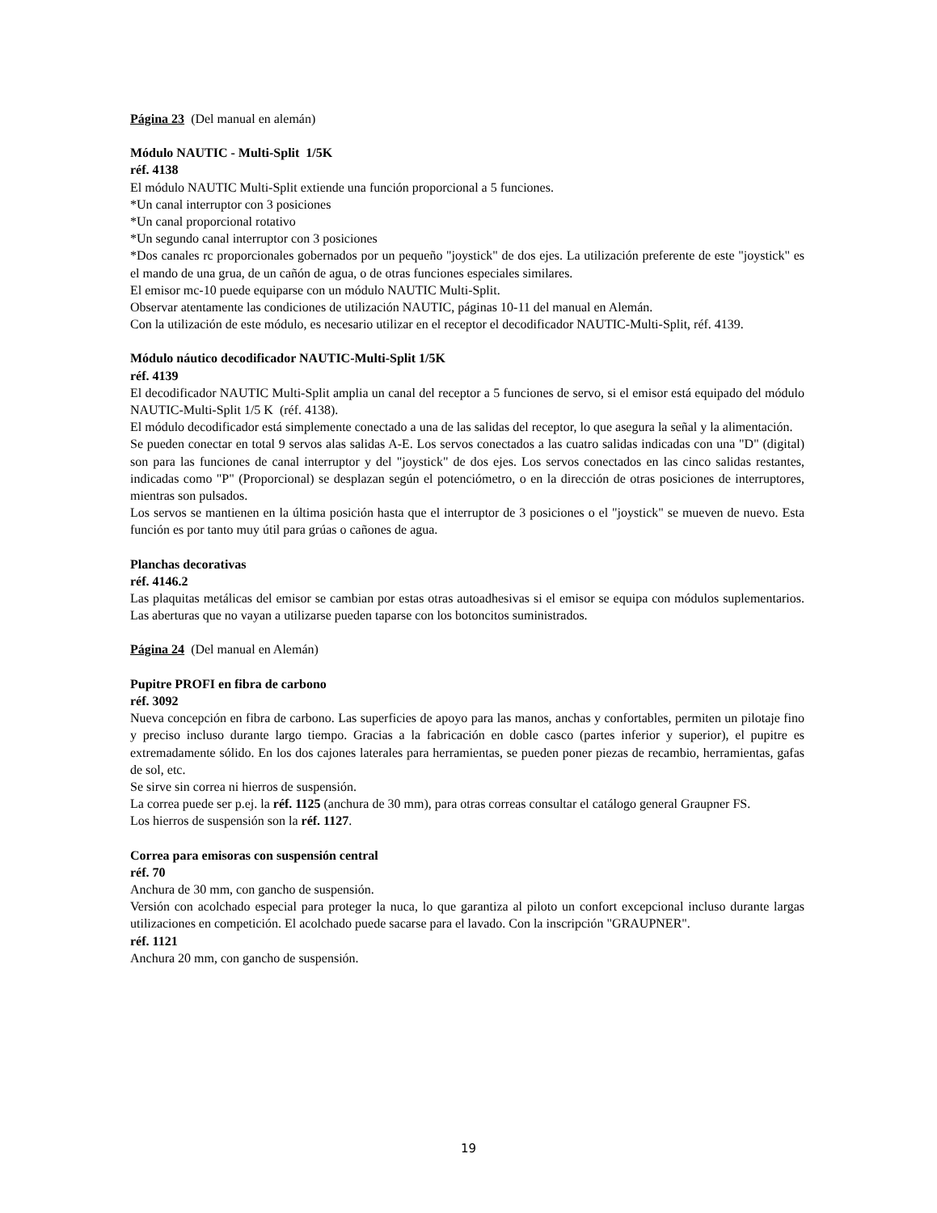Página 23 (Del manual en alemán)
Módulo NAUTIC - Multi-Split 1/5K
réf. 4138
El módulo NAUTIC Multi-Split extiende una función proporcional a 5 funciones.
*Un canal interruptor con 3 posiciones
*Un canal proporcional rotativo
*Un segundo canal interruptor con 3 posiciones
*Dos canales rc proporcionales gobernados por un pequeño "joystick" de dos ejes. La utilización preferente de este "joystick" es el mando de una grua, de un cañón de agua, o de otras funciones especiales similares.
El emisor mc-10 puede equiparse con un módulo NAUTIC Multi-Split.
Observar atentamente las condiciones de utilización NAUTIC, páginas 10-11 del manual en Alemán.
Con la utilización de este módulo, es necesario utilizar en el receptor el decodificador NAUTIC-Multi-Split, réf. 4139.
Módulo náutico decodificador NAUTIC-Multi-Split 1/5K
réf. 4139
El decodificador NAUTIC Multi-Split amplia un canal del receptor a 5 funciones de servo, si el emisor está equipado del módulo NAUTIC-Multi-Split 1/5 K (réf. 4138).
El módulo decodificador está simplemente conectado a una de las salidas del receptor, lo que asegura la señal y la alimentación.
Se pueden conectar en total 9 servos alas salidas A-E. Los servos conectados a las cuatro salidas indicadas con una "D" (digital) son para las funciones de canal interruptor y del "joystick" de dos ejes. Los servos conectados en las cinco salidas restantes, indicadas como "P" (Proporcional) se desplazan según el potenciómetro, o en la dirección de otras posiciones de interruptores, mientras son pulsados.
Los servos se mantienen en la última posición hasta que el interruptor de 3 posiciones o el "joystick" se mueven de nuevo. Esta función es por tanto muy útil para grúas o cañones de agua.
Planchas decorativas
réf. 4146.2
Las plaquitas metálicas del emisor se cambian por estas otras autoadhesivas si el emisor se equipa con módulos suplementarios. Las aberturas que no vayan a utilizarse pueden taparse con los botoncitos suministrados.
Página 24 (Del manual en Alemán)
Pupitre PROFI en fibra de carbono
réf. 3092
Nueva concepción en fibra de carbono. Las superficies de apoyo para las manos, anchas y confortables, permiten un pilotaje fino y preciso incluso durante largo tiempo. Gracias a la fabricación en doble casco (partes inferior y superior), el pupitre es extremadamente sólido. En los dos cajones laterales para herramientas, se pueden poner piezas de recambio, herramientas, gafas de sol, etc.
Se sirve sin correa ni hierros de suspensión.
La correa puede ser p.ej. la réf. 1125 (anchura de 30 mm), para otras correas consultar el catálogo general Graupner FS.
Los hierros de suspensión son la réf. 1127.
Correa para emisoras con suspensión central
réf. 70
Anchura de 30 mm, con gancho de suspensión.
Versión con acolchado especial para proteger la nuca, lo que garantiza al piloto un confort excepcional incluso durante largas utilizaciones en competición. El acolchado puede sacarse para el lavado. Con la inscripción "GRAUPNER".
réf. 1121
Anchura 20 mm, con gancho de suspensión.
19